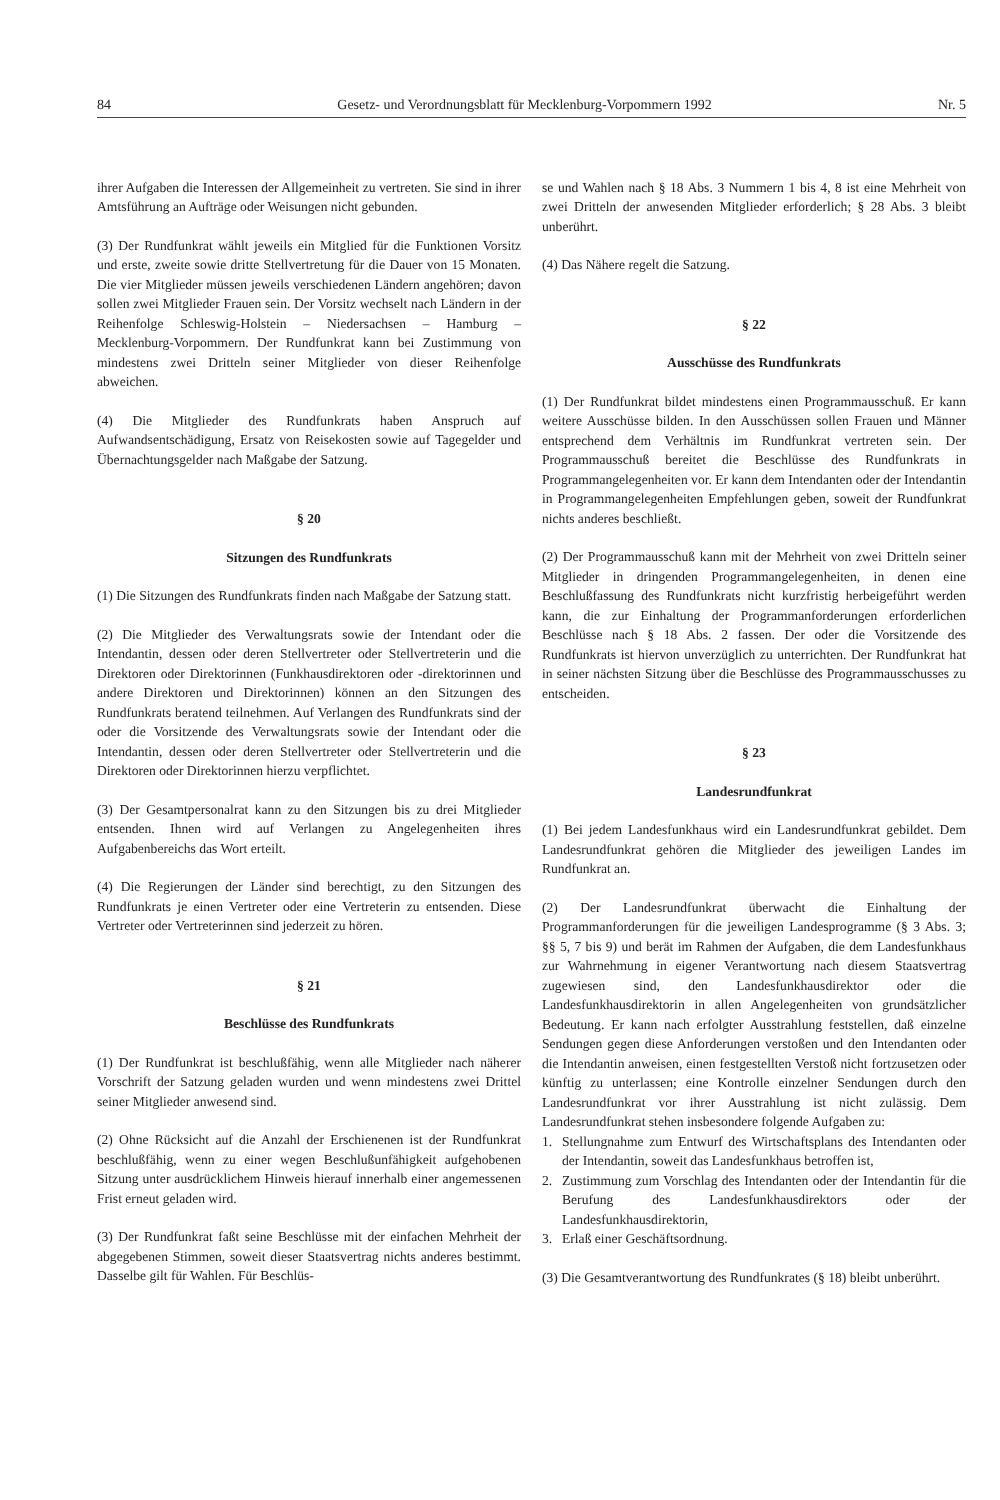84 Gesetz- und Verordnungsblatt für Mecklenburg-Vorpommern 1992 Nr. 5
ihrer Aufgaben die Interessen der Allgemeinheit zu vertreten. Sie sind in ihrer Amtsführung an Aufträge oder Weisungen nicht gebunden.
(3) Der Rundfunkrat wählt jeweils ein Mitglied für die Funktionen Vorsitz und erste, zweite sowie dritte Stellvertretung für die Dauer von 15 Monaten. Die vier Mitglieder müssen jeweils verschiedenen Ländern angehören; davon sollen zwei Mitglieder Frauen sein. Der Vorsitz wechselt nach Ländern in der Reihenfolge Schleswig-Holstein – Niedersachsen – Hamburg – Mecklenburg-Vorpommern. Der Rundfunkrat kann bei Zustimmung von mindestens zwei Dritteln seiner Mitglieder von dieser Reihenfolge abweichen.
(4) Die Mitglieder des Rundfunkrats haben Anspruch auf Aufwandsentschädigung, Ersatz von Reisekosten sowie auf Tagegelder und Übernachtungsgelder nach Maßgabe der Satzung.
§ 20
Sitzungen des Rundfunkrats
(1) Die Sitzungen des Rundfunkrats finden nach Maßgabe der Satzung statt.
(2) Die Mitglieder des Verwaltungsrats sowie der Intendant oder die Intendantin, dessen oder deren Stellvertreter oder Stellvertreterin und die Direktoren oder Direktorinnen (Funkhausdirektoren oder -direktorinnen und andere Direktoren und Direktorinnen) können an den Sitzungen des Rundfunkrats beratend teilnehmen. Auf Verlangen des Rundfunkrats sind der oder die Vorsitzende des Verwaltungsrats sowie der Intendant oder die Intendantin, dessen oder deren Stellvertreter oder Stellvertreterin und die Direktoren oder Direktorinnen hierzu verpflichtet.
(3) Der Gesamtpersonalrat kann zu den Sitzungen bis zu drei Mitglieder entsenden. Ihnen wird auf Verlangen zu Angelegenheiten ihres Aufgabenbereichs das Wort erteilt.
(4) Die Regierungen der Länder sind berechtigt, zu den Sitzungen des Rundfunkrats je einen Vertreter oder eine Vertreterin zu entsenden. Diese Vertreter oder Vertreterinnen sind jederzeit zu hören.
§ 21
Beschlüsse des Rundfunkrats
(1) Der Rundfunkrat ist beschlußfähig, wenn alle Mitglieder nach näherer Vorschrift der Satzung geladen wurden und wenn mindestens zwei Drittel seiner Mitglieder anwesend sind.
(2) Ohne Rücksicht auf die Anzahl der Erschienenen ist der Rundfunkrat beschlußfähig, wenn zu einer wegen Beschlußunfähigkeit aufgehobenen Sitzung unter ausdrücklichem Hinweis hierauf innerhalb einer angemessenen Frist erneut geladen wird.
(3) Der Rundfunkrat faßt seine Beschlüsse mit der einfachen Mehrheit der abgegebenen Stimmen, soweit dieser Staatsvertrag nichts anderes bestimmt. Dasselbe gilt für Wahlen. Für Beschlüs-
se und Wahlen nach § 18 Abs. 3 Nummern 1 bis 4, 8 ist eine Mehrheit von zwei Dritteln der anwesenden Mitglieder erforderlich; § 28 Abs. 3 bleibt unberührt.
(4) Das Nähere regelt die Satzung.
§ 22
Ausschüsse des Rundfunkrats
(1) Der Rundfunkrat bildet mindestens einen Programmausschuß. Er kann weitere Ausschüsse bilden. In den Ausschüssen sollen Frauen und Männer entsprechend dem Verhältnis im Rundfunkrat vertreten sein. Der Programmausschuß bereitet die Beschlüsse des Rundfunkrats in Programmangelegenheiten vor. Er kann dem Intendanten oder der Intendantin in Programmangelegenheiten Empfehlungen geben, soweit der Rundfunkrat nichts anderes beschließt.
(2) Der Programmausschuß kann mit der Mehrheit von zwei Dritteln seiner Mitglieder in dringenden Programmangelegenheiten, in denen eine Beschlußfassung des Rundfunkrats nicht kurzfristig herbeigeführt werden kann, die zur Einhaltung der Programmanforderungen erforderlichen Beschlüsse nach § 18 Abs. 2 fassen. Der oder die Vorsitzende des Rundfunkrats ist hiervon unverzüglich zu unterrichten. Der Rundfunkrat hat in seiner nächsten Sitzung über die Beschlüsse des Programmausschusses zu entscheiden.
§ 23
Landesrundfunkrat
(1) Bei jedem Landesfunkhaus wird ein Landesrundfunkrat gebildet. Dem Landesrundfunkrat gehören die Mitglieder des jeweiligen Landes im Rundfunkrat an.
(2) Der Landesrundfunkrat überwacht die Einhaltung der Programmanforderungen für die jeweiligen Landesprogramme (§ 3 Abs. 3; §§ 5, 7 bis 9) und berät im Rahmen der Aufgaben, die dem Landesfunkhaus zur Wahrnehmung in eigener Verantwortung nach diesem Staatsvertrag zugewiesen sind, den Landesfunkhausdirektor oder die Landesfunkhausdirektorin in allen Angelegenheiten von grundsätzlicher Bedeutung. Er kann nach erfolgter Ausstrahlung feststellen, daß einzelne Sendungen gegen diese Anforderungen verstoßen und den Intendanten oder die Intendantin anweisen, einen festgestellten Verstoß nicht fortzusetzen oder künftig zu unterlassen; eine Kontrolle einzelner Sendungen durch den Landesrundfunkrat vor ihrer Ausstrahlung ist nicht zulässig. Dem Landesrundfunkrat stehen insbesondere folgende Aufgaben zu:
1. Stellungnahme zum Entwurf des Wirtschaftsplans des Intendanten oder der Intendantin, soweit das Landesfunkhaus betroffen ist,
2. Zustimmung zum Vorschlag des Intendanten oder der Intendantin für die Berufung des Landesfunkhausdirektors oder der Landesfunkhausdirektorin,
3. Erlaß einer Geschäftsordnung.
(3) Die Gesamtverantwortung des Rundfunkrates (§ 18) bleibt unberührt.